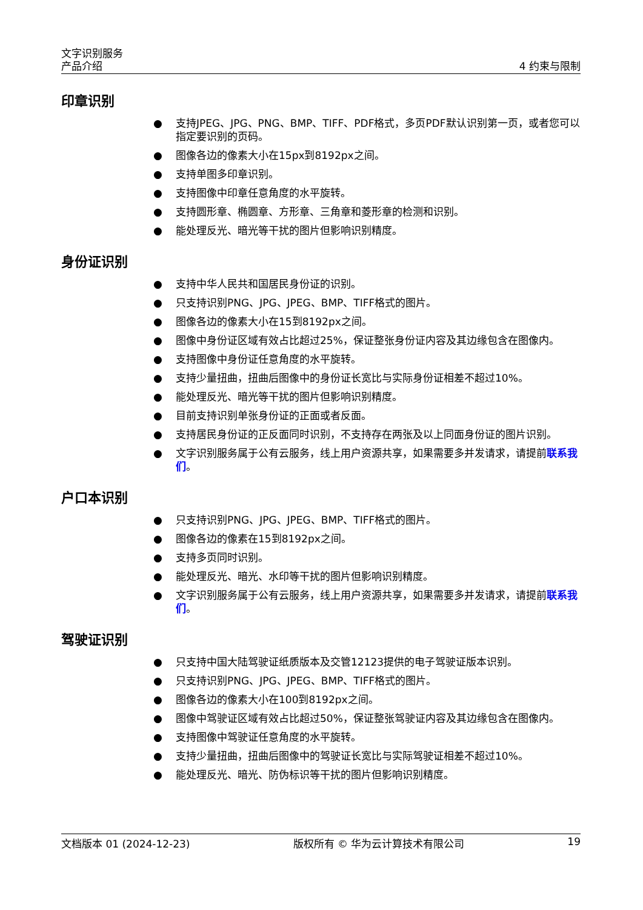文字识别服务
产品介绍
4 约束与限制
印章识别
● 支持JPEG、JPG、PNG、BMP、TIFF、PDF格式，多页PDF默认识别第一页，或者您可以指定要识别的页码。
● 图像各边的像素大小在15px到8192px之间。
● 支持单图多印章识别。
● 支持图像中印章任意角度的水平旋转。
● 支持圆形章、椭圆章、方形章、三角章和菱形章的检测和识别。
● 能处理反光、暗光等干扰的图片但影响识别精度。
身份证识别
● 支持中华人民共和国居民身份证的识别。
● 只支持识别PNG、JPG、JPEG、BMP、TIFF格式的图片。
● 图像各边的像素大小在15到8192px之间。
● 图像中身份证区域有效占比超过25%，保证整张身份证内容及其边缘包含在图像内。
● 支持图像中身份证任意角度的水平旋转。
● 支持少量扭曲，扭曲后图像中的身份证长宽比与实际身份证相差不超过10%。
● 能处理反光、暗光等干扰的图片但影响识别精度。
● 目前支持识别单张身份证的正面或者反面。
● 支持居民身份证的正反面同时识别，不支持存在两张及以上同面身份证的图片识别。
● 文字识别服务属于公有云服务，线上用户资源共享，如果需要多并发请求，请提前联系我们。
户口本识别
● 只支持识别PNG、JPG、JPEG、BMP、TIFF格式的图片。
● 图像各边的像素在15到8192px之间。
● 支持多页同时识别。
● 能处理反光、暗光、水印等干扰的图片但影响识别精度。
● 文字识别服务属于公有云服务，线上用户资源共享，如果需要多并发请求，请提前联系我们。
驾驶证识别
● 只支持中国大陆驾驶证纸质版本及交管12123提供的电子驾驶证版本识别。
● 只支持识别PNG、JPG、JPEG、BMP、TIFF格式的图片。
● 图像各边的像素大小在100到8192px之间。
● 图像中驾驶证区域有效占比超过50%，保证整张驾驶证内容及其边缘包含在图像内。
● 支持图像中驾驶证任意角度的水平旋转。
● 支持少量扭曲，扭曲后图像中的驾驶证长宽比与实际驾驶证相差不超过10%。
● 能处理反光、暗光、防伪标识等干扰的图片但影响识别精度。
文档版本 01 (2024-12-23) 版权所有 © 华为云计算技术有限公司 19